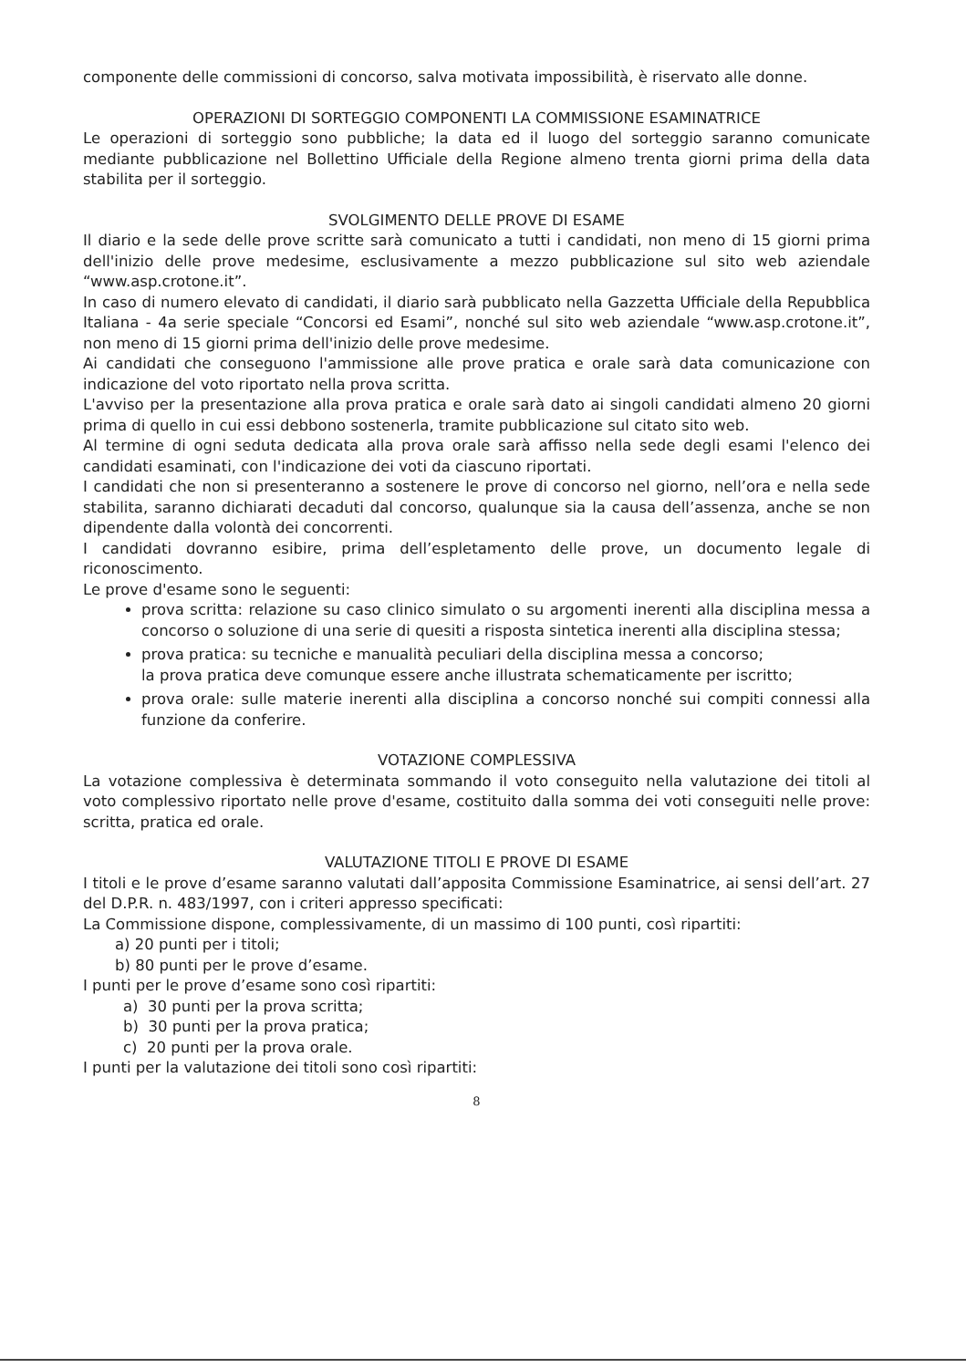componente delle commissioni di concorso, salva motivata impossibilità, è riservato alle donne.
OPERAZIONI DI SORTEGGIO COMPONENTI LA COMMISSIONE ESAMINATRICE
Le operazioni di sorteggio sono pubbliche; la data ed il luogo del sorteggio saranno comunicate mediante pubblicazione nel Bollettino Ufficiale della Regione almeno trenta giorni prima della data stabilita per il sorteggio.
SVOLGIMENTO DELLE PROVE DI ESAME
Il diario e la sede delle prove scritte sarà comunicato a tutti i candidati, non meno di 15 giorni prima dell'inizio delle prove medesime, esclusivamente a mezzo pubblicazione sul sito web aziendale “www.asp.crotone.it”.
In caso di numero elevato di candidati, il diario sarà pubblicato nella Gazzetta Ufficiale della Repubblica Italiana - 4a serie speciale “Concorsi ed Esami”, nonché sul sito web aziendale “www.asp.crotone.it”, non meno di 15 giorni prima dell'inizio delle prove medesime.
Ai candidati che conseguono l'ammissione alle prove pratica e orale sarà data comunicazione con indicazione del voto riportato nella prova scritta.
L'avviso per la presentazione alla prova pratica e orale sarà dato ai singoli candidati almeno 20 giorni prima di quello in cui essi debbono sostenerla, tramite pubblicazione sul citato sito web.
Al termine di ogni seduta dedicata alla prova orale sarà affisso nella sede degli esami l'elenco dei candidati esaminati, con l'indicazione dei voti da ciascuno riportati.
I candidati che non si presenteranno a sostenere le prove di concorso nel giorno, nell’ora e nella sede stabilita, saranno dichiarati decaduti dal concorso, qualunque sia la causa dell’assenza, anche se non dipendente dalla volontà dei concorrenti.
I candidati dovranno esibire, prima dell’espletamento delle prove, un documento legale di riconoscimento.
Le prove d'esame sono le seguenti:
prova scritta: relazione su caso clinico simulato o su argomenti inerenti alla disciplina messa a concorso o soluzione di una serie di quesiti a risposta sintetica inerenti alla disciplina stessa;
prova pratica: su tecniche e manualità peculiari della disciplina messa a concorso;
la prova pratica deve comunque essere anche illustrata schematicamente per iscritto;
prova orale: sulle materie inerenti alla disciplina a concorso nonché sui compiti connessi alla funzione da conferire.
VOTAZIONE COMPLESSIVA
La votazione complessiva è determinata sommando il voto conseguito nella valutazione dei titoli al voto complessivo riportato nelle prove d'esame, costituito dalla somma dei voti conseguiti nelle prove: scritta, pratica ed orale.
VALUTAZIONE TITOLI E PROVE DI ESAME
I titoli e le prove d’esame saranno valutati dall’apposita Commissione Esaminatrice, ai sensi dell’art. 27 del D.P.R. n. 483/1997, con i criteri appresso specificati:
La Commissione dispone, complessivamente, di un massimo di 100 punti, così ripartiti:
a) 20 punti per i titoli;
b) 80 punti per le prove d’esame.
I punti per le prove d’esame sono così ripartiti:
a) 30 punti per la prova scritta;
b) 30 punti per la prova pratica;
c) 20 punti per la prova orale.
I punti per la valutazione dei titoli sono così ripartiti:
8